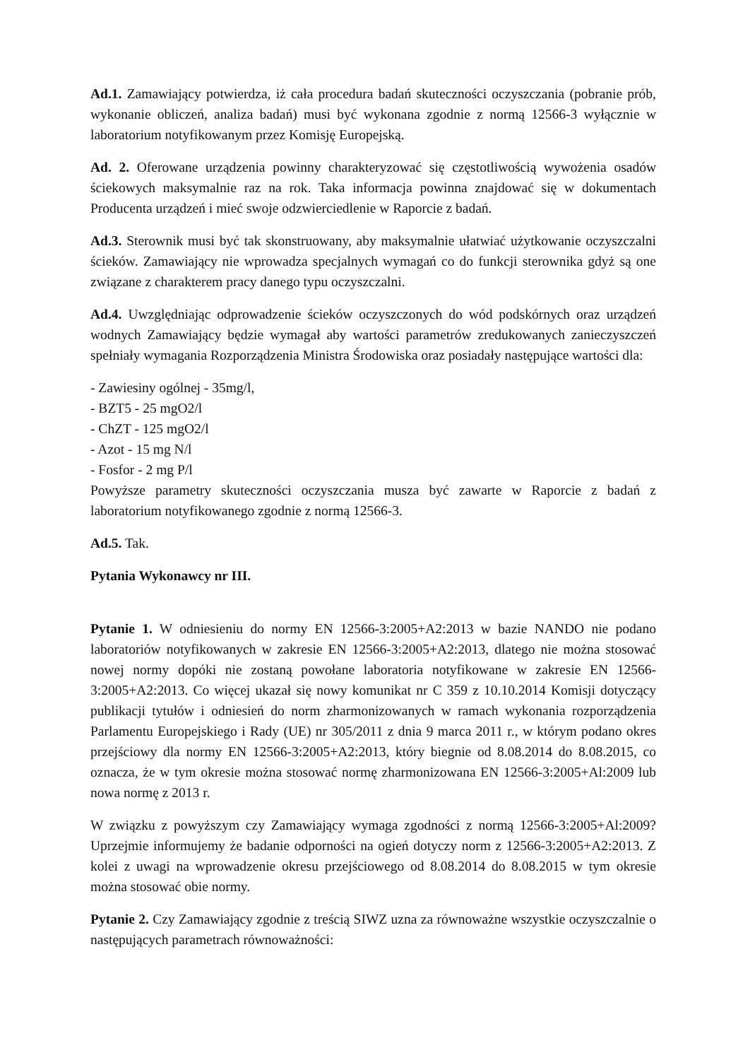Ad.1. Zamawiający potwierdza, iż cała procedura badań skuteczności oczyszczania (pobranie prób, wykonanie obliczeń, analiza badań) musi być wykonana zgodnie z normą 12566-3 wyłącznie w laboratorium notyfikowanym przez Komisję Europejską.
Ad. 2. Oferowane urządzenia powinny charakteryzować się częstotliwością wywożenia osadów ściekowych maksymalnie raz na rok. Taka informacja powinna znajdować się w dokumentach Producenta urządzeń i mieć swoje odzwierciedlenie w Raporcie z badań.
Ad.3. Sterownik musi być tak skonstruowany, aby maksymalnie ułatwiać użytkowanie oczyszczalni ścieków. Zamawiający nie wprowadza specjalnych wymagań co do funkcji sterownika gdyż są one związane z charakterem pracy danego typu oczyszczalni.
Ad.4. Uwzględniając odprowadzenie ścieków oczyszczonych do wód podskórnych oraz urządzeń wodnych Zamawiający będzie wymagał aby wartości parametrów zredukowanych zanieczyszczeń spełniały wymagania Rozporządzenia Ministra Środowiska oraz posiadały następujące wartości dla:
- Zawiesiny ogólnej - 35mg/l,
- BZT5 - 25 mgO2/l
- ChZT - 125 mgO2/l
- Azot - 15 mg N/l
- Fosfor - 2 mg P/l
Powyższe parametry skuteczności oczyszczania musza być zawarte w Raporcie z badań z laboratorium notyfikowanego zgodnie z normą 12566-3.
Ad.5. Tak.
Pytania Wykonawcy nr III.
Pytanie 1. W odniesieniu do normy EN 12566-3:2005+A2:2013 w bazie NANDO nie podano laboratoriów notyfikowanych w zakresie EN 12566-3:2005+A2:2013, dlatego nie można stosować nowej normy dopóki nie zostaną powołane laboratoria notyfikowane w zakresie EN 12566-3:2005+A2:2013. Co więcej ukazał się nowy komunikat nr C 359 z 10.10.2014 Komisji dotyczący publikacji tytułów i odniesień do norm zharmonizowanych w ramach wykonania rozporządzenia Parlamentu Europejskiego i Rady (UE) nr 305/2011 z dnia 9 marca 2011 r., w którym podano okres przejściowy dla normy EN 12566-3:2005+A2:2013, który biegnie od 8.08.2014 do 8.08.2015, co oznacza, że w tym okresie można stosować normę zharmonizowana EN 12566-3:2005+Al:2009 lub nowa normę z 2013 r.
W związku z powyższym czy Zamawiający wymaga zgodności z normą 12566-3:2005+Al:2009? Uprzejmie informujemy że badanie odporności na ogień dotyczy norm z 12566-3:2005+A2:2013. Z kolei z uwagi na wprowadzenie okresu przejściowego od 8.08.2014 do 8.08.2015 w tym okresie można stosować obie normy.
Pytanie 2. Czy Zamawiający zgodnie z treścią SIWZ uzna za równoważne wszystkie oczyszczalnie o następujących parametrach równoważności: